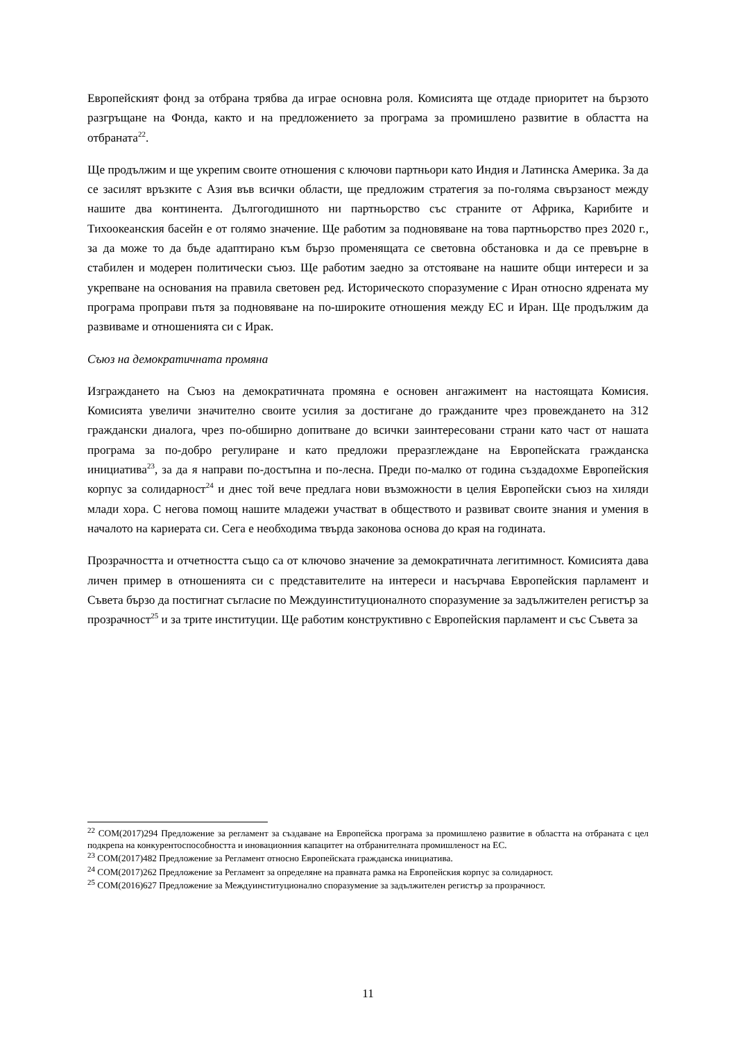Европейският фонд за отбрана трябва да играе основна роля. Комисията ще отдаде приоритет на бързото разгръщане на Фонда, както и на предложението за програма за промишлено развитие в областта на отбраната<sup>22</sup>.
Ще продължим и ще укрепим своите отношения с ключови партньори като Индия и Латинска Америка. За да се засилят връзките с Азия във всички области, ще предложим стратегия за по-голяма свързаност между нашите два континента. Дългогодишното ни партньорство със страните от Африка, Карибите и Тихоокеанския басейн е от голямо значение. Ще работим за подновяване на това партньорство през 2020 г., за да може то да бъде адаптирано към бързо променящата се световна обстановка и да се превърне в стабилен и модерен политически съюз. Ще работим заедно за отстояване на нашите общи интереси и за укрепване на основания на правила световен ред. Историческото споразумение с Иран относно ядрената му програма проправи пътя за подновяване на по-широките отношения между ЕС и Иран. Ще продължим да развиваме и отношенията си с Ирак.
Съюз на демократичната промяна
Изграждането на Съюз на демократичната промяна е основен ангажимент на настоящата Комисия. Комисията увеличи значително своите усилия за достигане до гражданите чрез провеждането на 312 граждански диалога, чрез по-обширно допитване до всички заинтересовани страни като част от нашата програма за по-добро регулиране и като предложи преразглеждане на Европейската гражданска инициатива<sup>23</sup>, за да я направи по-достъпна и по-лесна. Преди по-малко от година създадохме Европейския корпус за солидарност<sup>24</sup> и днес той вече предлага нови възможности в целия Европейски съюз на хиляди млади хора. С негова помощ нашите младежи участват в обществото и развиват своите знания и умения в началото на кариерата си. Сега е необходима твърда законова основа до края на годината.
Прозрачността и отчетността също са от ключово значение за демократичната легитимност. Комисията дава личен пример в отношенията си с представителите на интереси и насърчава Европейския парламент и Съвета бързо да постигнат съгласие по Междуинституционалното споразумение за задължителен регистър за прозрачност<sup>25</sup> и за трите институции. Ще работим конструктивно с Европейския парламент и със Съвета за
<sup>22</sup> COM(2017)294 Предложение за регламент за създаване на Европейска програма за промишлено развитие в областта на отбраната с цел подкрепа на конкурентоспособността и иновационния капацитет на отбранителната промишленост на ЕС.
<sup>23</sup> COM(2017)482 Предложение за Регламент относно Европейската гражданска инициатива.
<sup>24</sup> COM(2017)262 Предложение за Регламент за определяне на правната рамка на Европейския корпус за солидарност.
<sup>25</sup> COM(2016)627 Предложение за Междуинституционално споразумение за задължителен регистър за прозрачност.
11